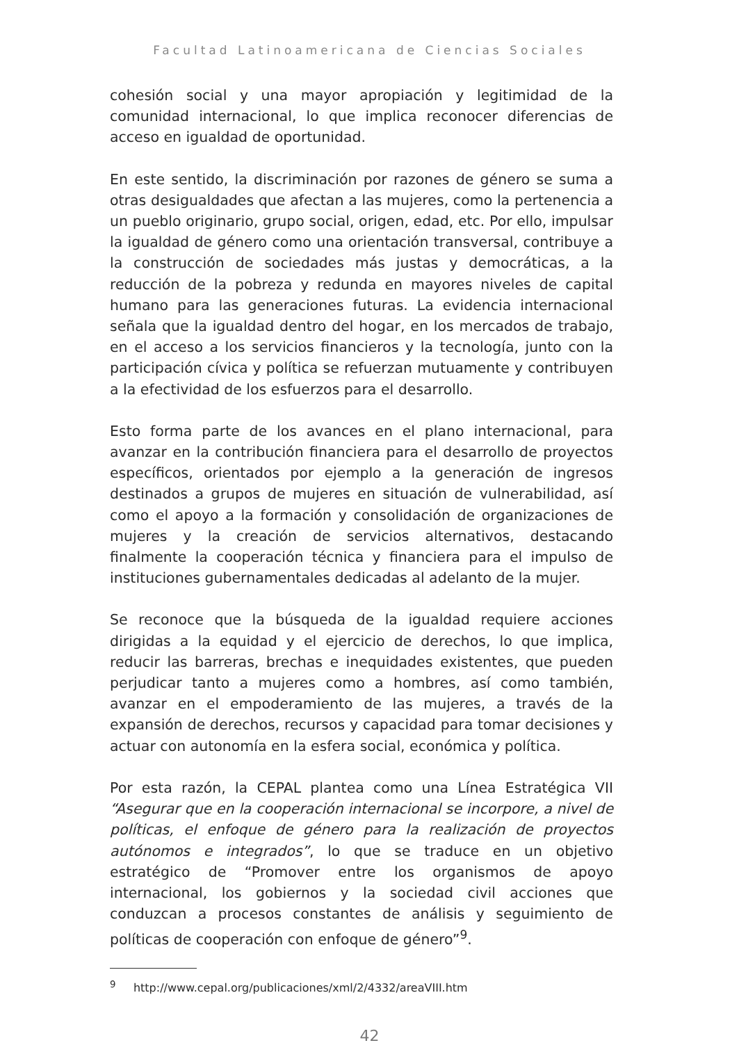Facultad Latinoamericana de Ciencias Sociales
cohesión social y una mayor apropiación y legitimidad de la comunidad internacional, lo que implica reconocer diferencias de acceso en igualdad de oportunidad.
En este sentido, la discriminación por razones de género se suma a otras desigualdades que afectan a las mujeres, como la pertenencia a un pueblo originario, grupo social, origen, edad, etc. Por ello, impulsar la igualdad de género como una orientación transversal, contribuye a la construcción de sociedades más justas y democráticas, a la reducción de la pobreza y redunda en mayores niveles de capital humano para las generaciones futuras. La evidencia internacional señala que la igualdad dentro del hogar, en los mercados de trabajo, en el acceso a los servicios financieros y la tecnología, junto con la participación cívica y política se refuerzan mutuamente y contribuyen a la efectividad de los esfuerzos para el desarrollo.
Esto forma parte de los avances en el plano internacional, para avanzar en la contribución financiera para el desarrollo de proyectos específicos, orientados por ejemplo a la generación de ingresos destinados a grupos de mujeres en situación de vulnerabilidad, así como el apoyo a la formación y consolidación de organizaciones de mujeres y la creación de servicios alternativos, destacando finalmente la cooperación técnica y financiera para el impulso de instituciones gubernamentales dedicadas al adelanto de la mujer.
Se reconoce que la búsqueda de la igualdad requiere acciones dirigidas a la equidad y el ejercicio de derechos, lo que implica, reducir las barreras, brechas e inequidades existentes, que pueden perjudicar tanto a mujeres como a hombres, así como también, avanzar en el empoderamiento de las mujeres, a través de la expansión de derechos, recursos y capacidad para tomar decisiones y actuar con autonomía en la esfera social, económica y política.
Por esta razón, la CEPAL plantea como una Línea Estratégica VII “Asegurar que en la cooperación internacional se incorpore, a nivel de políticas, el enfoque de género para la realización de proyectos autónomos e integrados”, lo que se traduce en un objetivo estratégico de “Promover entre los organismos de apoyo internacional, los gobiernos y la sociedad civil acciones que conduzcan a procesos constantes de análisis y seguimiento de políticas de cooperación con enfoque de género”<sup>9</sup>.
<sup>9</sup> http://www.cepal.org/publicaciones/xml/2/4332/areaVIII.htm
42